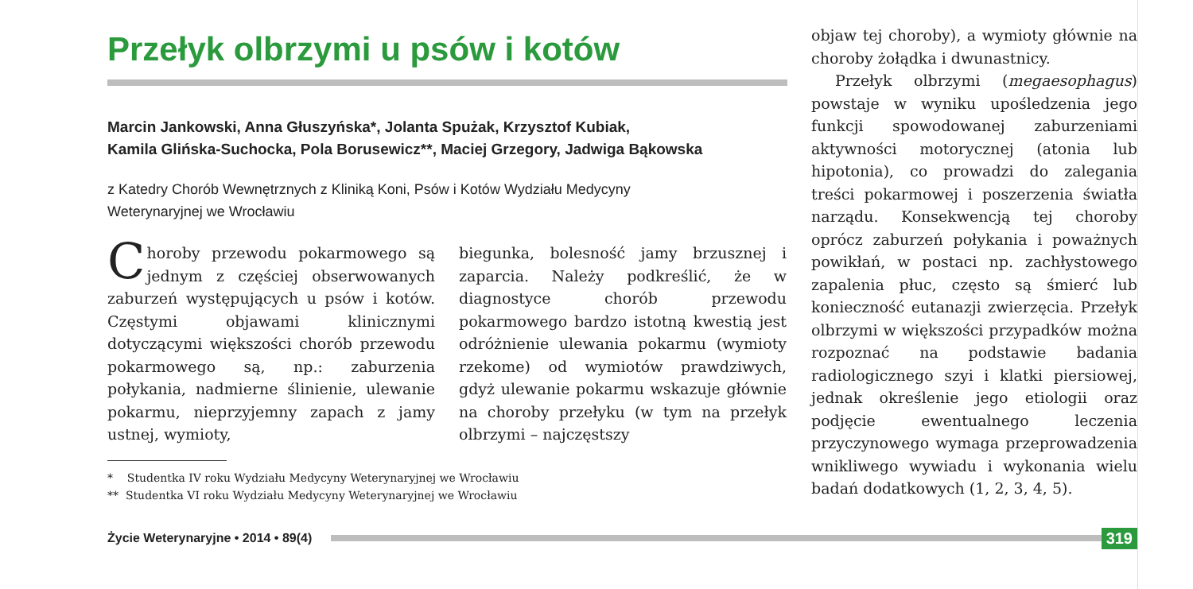Przełyk olbrzymi u psów i kotów
Marcin Jankowski, Anna Głuszyńska*, Jolanta Spużak, Krzysztof Kubiak,
Kamila Glińska-Suchocka, Pola Borusewicz**, Maciej Grzegory, Jadwiga Bąkowska
z Katedry Chorób Wewnętrznych z Kliniką Koni, Psów i Kotów Wydziału Medycyny
Weterynaryjnej we Wrocławiu
Choroby przewodu pokarmowego są jednym z częściej obserwowanych zaburzeń występujących u psów i kotów. Częstymi objawami klinicznymi dotyczącymi większości chorób przewodu pokarmowego są, np.: zaburzenia połykania, nadmierne ślinienie, ulewanie pokarmu, nieprzyjemny zapach z jamy ustnej, wymioty,
biegunka, bolesność jamy brzusznej i zaparcia. Należy podkreślić, że w diagnostyce chorób przewodu pokarmowego bardzo istotną kwestią jest odróżnienie ulewania pokarmu (wymioty rzekome) od wymiotów prawdziwych, gdyż ulewanie pokarmu wskazuje głównie na choroby przełyku (w tym na przełyk olbrzymi – najczęstszy
* Studentka IV roku Wydziału Medycyny Weterynaryjnej we Wrocławiu
** Studentka VI roku Wydziału Medycyny Weterynaryjnej we Wrocławiu
objaw tej choroby), a wymioty głównie na choroby żołądka i dwunastnicy.
Przełyk olbrzymi (megaesophagus) powstaje w wyniku upośledzenia jego funkcji spowodowanej zaburzeniami aktywności motorycznej (atonia lub hipotonia), co prowadzi do zalegania treści pokarmowej i poszerzenia światła narządu. Konsekwencją tej choroby oprócz zaburzeń połykania i poważnych powikłań, w postaci np. zachłystowego zapalenia płuc, często są śmierć lub konieczność eutanazji zwierzęcia. Przełyk olbrzymi w większości przypadków można rozpoznać na podstawie badania radiologicznego szyi i klatki piersiowej, jednak określenie jego etiologii oraz podjęcie ewentualnego leczenia przyczynowego wymaga przeprowadzenia wnikliwego wywiadu i wykonania wielu badań dodatkowych (1, 2, 3, 4, 5).
Życie Weterynaryjne • 2014 • 89(4)
319